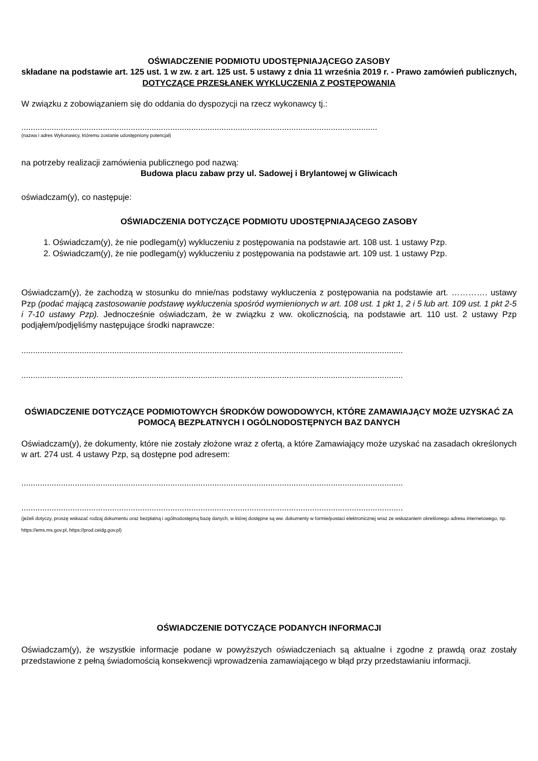OŚWIADCZENIE PODMIOTU UDOSTĘPNIAJĄCEGO ZASOBY
składane na podstawie art. 125 ust. 1 w zw. z art. 125 ust. 5 ustawy z dnia 11 września 2019 r. - Prawo zamówień publicznych,
DOTYCZĄCE PRZESŁANEK WYKLUCZENIA Z POSTĘPOWANIA
W związku z zobowiązaniem się do oddania do dyspozycji na rzecz wykonawcy tj.:
.........................................................................................................................................................
(nazwa i adres Wykonawcy, któremu zostanie udostępniony potencjał)
na potrzeby realizacji zamówienia publicznego pod nazwą:
Budowa placu zabaw przy ul. Sadowej i Brylantowej w Gliwicach
oświadczam(y), co następuje:
OŚWIADCZENIA DOTYCZĄCE PODMIOTU UDOSTĘPNIAJĄCEGO ZASOBY
1. Oświadczam(y), że nie podlegam(y) wykluczeniu z postępowania na podstawie art. 108 ust. 1 ustawy Pzp.
2. Oświadczam(y), że nie podlegam(y) wykluczeniu z postępowania na podstawie art. 109 ust. 1 ustawy Pzp.
Oświadczam(y), że zachodzą w stosunku do mnie/nas podstawy wykluczenia z postępowania na podstawie art. …………. ustawy Pzp (podać mającą zastosowanie podstawę wykluczenia spośród wymienionych w art. 108 ust. 1 pkt 1, 2 i 5 lub art. 109 ust. 1 pkt 2-5 i 7-10 ustawy Pzp). Jednocześnie oświadczam, że w związku z ww. okolicznością, na podstawie art. 110 ust. 2 ustawy Pzp podjąłem/podjęliśmy następujące środki naprawcze:
....................................................................................................................................................................
....................................................................................................................................................................
OŚWIADCZENIE DOTYCZĄCE PODMIOTOWYCH ŚRODKÓW DOWODOWYCH, KTÓRE ZAMAWIAJĄCY MOŻE UZYSKAĆ ZA POMOCĄ BEZPŁATNYCH I OGÓLNODOSTĘPNYCH BAZ DANYCH
Oświadczam(y), że dokumenty, które nie zostały złożone wraz z ofertą, a które Zamawiający może uzyskać na zasadach określonych w art. 274 ust. 4 ustawy Pzp, są dostępne pod adresem:
....................................................................................................................................................................
....................................................................................................................................................................
(jeżeli dotyczy, proszę wskazać rodzaj dokumentu oraz bezpłatną i ogólnodostępną bazę danych, w której dostępne są ww. dokumenty w formie/postaci elektronicznej wraz ze wskazaniem określonego adresu internetowego, np. https://ems.ms.gov.pl, https://prod.ceidg.gov.pl)
OŚWIADCZENIE DOTYCZĄCE PODANYCH INFORMACJI
Oświadczam(y), że wszystkie informacje podane w powyższych oświadczeniach są aktualne i zgodne z prawdą oraz zostały przedstawione z pełną świadomością konsekwencji wprowadzenia zamawiającego w błąd przy przedstawianiu informacji.